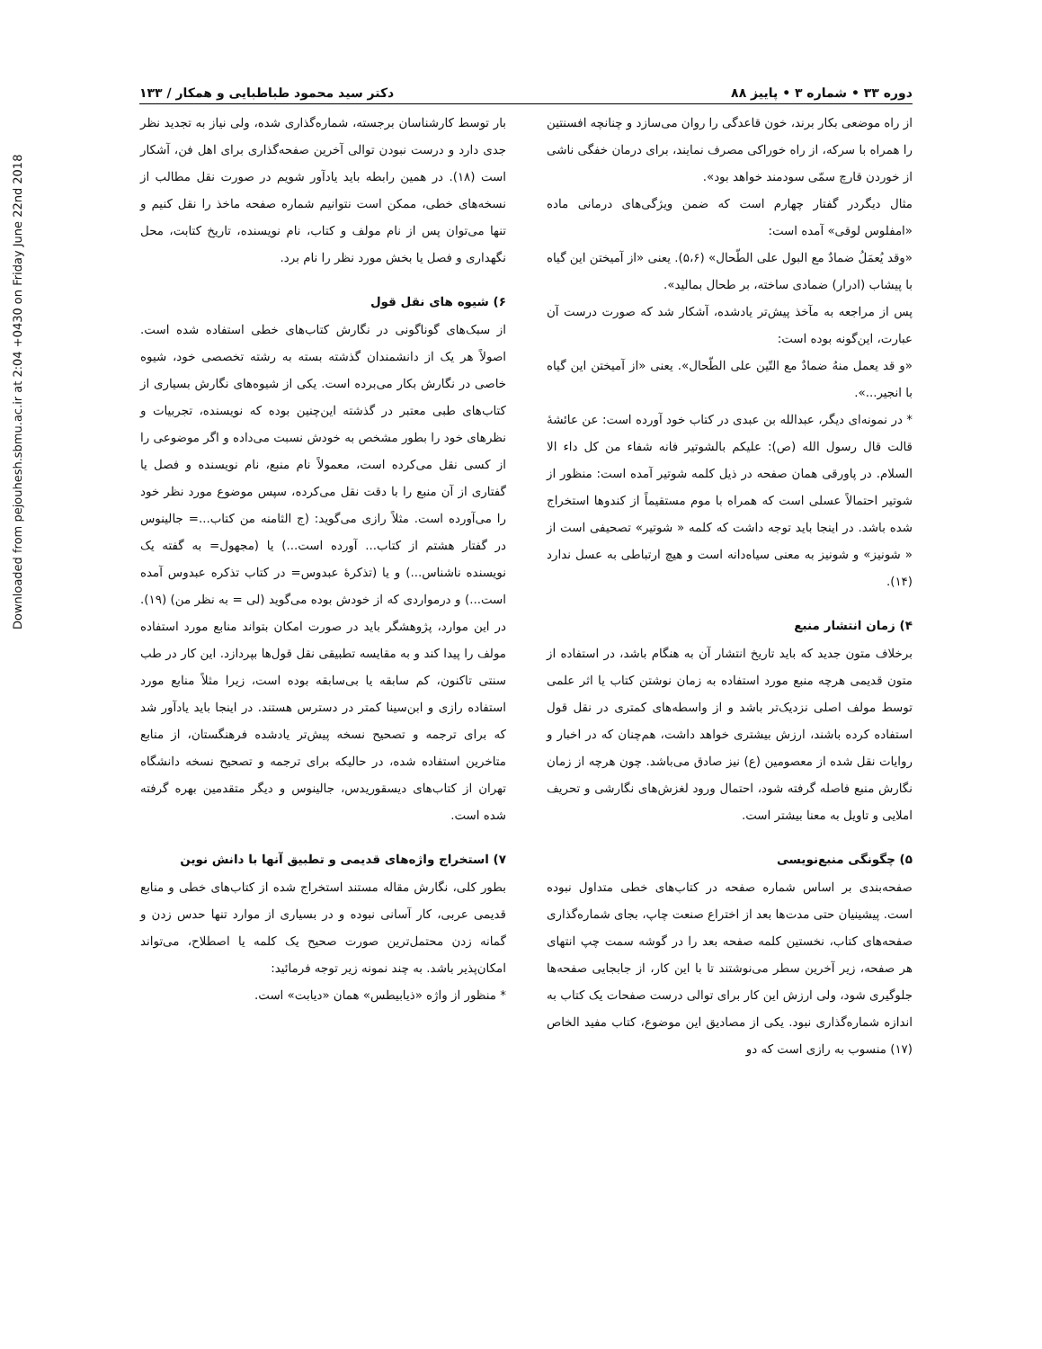Downloaded from pejouhesh.sbmu.ac.ir at 2:04 +0430 on Friday June 22nd 2018
دوره ۳۳ • شماره ۳ • پاییز ۸۸ دکتر سید محمود طباطبایی و همکار / ۱۳۳
از راه موضعی بکار برند، خون قاعدگی را روان می‌سازد و چنانچه افسنتین را همراه با سرکه، از راه خوراکی مصرف نمایند، برای درمان خفگی ناشی از خوردن قارچ سمّی سودمند خواهد بود».
مثال دیگردر گفتار چهارم است که ضمن ویژگی‌های درمانی ماده «امفلوس لوقی» آمده است:
«وقد یُعمَلُ ضمادٌ مع البول علی الطّحال» (۵،۶). یعنی «از آمیختن این گیاه با پیشاب (ادرار) ضمادی ساخته، بر طحال بمالید».
پس از مراجعه به مآخذ پیش‌تر یادشده، آشکار شد که صورت درست آن عبارت، این‌گونه بوده است:
«و قد یعمل منهُ ضمادٌ مع التّین علی الطّحال». یعنی «از آمیختن این گیاه با انجیر...».
* در نمونه‌ای دیگر، عبدالله بن عبدی در کتاب خود آورده است: عن عائشهٔ قالت قال رسول الله (ص): علیکم بالشوتیر فانه شفاء من کل داء الا السلام. در پاورقی همان صفحه در ذیل کلمه شوتیر آمده است: منظور از شوتیر احتمالاً عسلی است که همراه با موم مستقیماً از کندوها استخراج شده باشد. در اینجا باید توجه داشت که کلمه « شوتیر» تصحیفی است از « شونیز» و شونیز به معنی سیاه‌دانه است و هیچ ارتباطی به عسل ندارد (۱۴).
۴) زمان انتشار منبع
برخلاف متون جدید که باید تاریخ انتشار آن به هنگام باشد، در استفاده از متون قدیمی هرچه منبع مورد استفاده به زمان نوشتن کتاب یا اثر علمی توسط مولف اصلی نزدیک‌تر باشد و از واسطه‌های کمتری در نقل قول استفاده کرده باشند، ارزش بیشتری خواهد داشت، هم‌چنان که در اخبار و روایات نقل شده از معصومین (ع) نیز صادق می‌باشد. چون هرچه از زمان نگارش منبع فاصله گرفته شود، احتمال ورود لغزش‌های نگارشی و تحریف املایی و تاویل به معنا بیشتر است.
۵) چگونگی منبع‌نویسی
صفحه‌بندی بر اساس شماره صفحه در کتاب‌های خطی متداول نبوده است. پیشینیان حتی مدت‌ها بعد از اختراع صنعت چاپ، بجای شماره‌گذاری صفحه‌های کتاب، نخستین کلمه صفحه بعد را در گوشه سمت چپ انتهای هر صفحه، زیر آخرین سطر می‌نوشتند تا با این کار، از جابجایی صفحه‌ها جلوگیری شود، ولی ارزش این کار برای توالی درست صفحات یک کتاب به اندازه شماره‌گذاری نبود. یکی از مصادیق این موضوع، کتاب مفید الخاص (۱۷) منسوب به رازی است که دو
بار توسط کارشناسان برجسته، شماره‌گذاری شده، ولی نیاز به تجدید نظر جدی دارد و درست نبودن توالی آخرین صفحه‌گذاری برای اهل فن، آشکار است (۱۸). در همین رابطه باید یادآور شویم در صورت نقل مطالب از نسخه‌های خطی، ممکن است نتوانیم شماره صفحه ماخذ را نقل کنیم و تنها می‌توان پس از نام مولف و کتاب، نام نویسنده، تاریخ کتابت، محل نگهداری و فصل یا بخش مورد نظر را نام برد.
۶) شیوه های نقل قول
از سبک‌های گوناگونی در نگارش کتاب‌های خطی استفاده شده است. اصولاً هر یک از دانشمندان گذشته بسته به رشته تخصصی خود، شیوه خاصی در نگارش بکار می‌برده است. یکی از شیوه‌های نگارش بسیاری از کتاب‌های طبی معتبر در گذشته این‌چنین بوده که نویسنده، تجربیات و نظرهای خود را بطور مشخص به خودش نسبت می‌داده و اگر موضوعی را از کسی نقل می‌کرده است، معمولاً نام منبع، نام نویسنده و فصل یا گفتاری از آن منبع را با دقت نقل می‌کرده، سپس موضوع مورد نظر خود را می‌آورده است. مثلاً رازی می‌گوید: (ج الثامنه من کتاب...= جالینوس در گفتار هشتم از کتاب... آورده است...) یا (مجهول= به گفته یک نویسنده ناشناس...) و یا (تذکرهٔ عبدوس= در کتاب تذکره عبدوس آمده است...) و درمواردی که از خودش بوده می‌گوید (لی = به نظر من) (۱۹). در این موارد، پژوهشگر باید در صورت امکان بتواند منابع مورد استفاده مولف را پیدا کند و به مقایسه تطبیقی نقل قول‌ها بپردازد. این کار در طب سنتی تاکنون، کم سابقه یا بی‌سابقه بوده است، زیرا مثلاً منابع مورد استفاده رازی و ابن‌سینا کمتر در دسترس هستند. در اینجا باید یادآور شد که برای ترجمه و تصحیح نسخه پیش‌تر یادشده فرهنگستان، از منابع متاخرین استفاده شده، در حالیکه برای ترجمه و تصحیح نسخه دانشگاه تهران از کتاب‌های دیسقوریدس، جالینوس و دیگر متقدمین بهره گرفته شده است.
۷) استخراج واژه‌های قدیمی و تطبیق آنها با دانش نوین
بطور کلی، نگارش مقاله مستند استخراج شده از کتاب‌های خطی و منابع قدیمی عربی، کار آسانی نبوده و در بسیاری از موارد تنها حدس زدن و گمانه زدن محتمل‌ترین صورت صحیح یک کلمه یا اصطلاح، می‌تواند امکان‌پذیر باشد. به چند نمونه زیر توجه فرمائید:
* منظور از واژه «ذیابیطس» همان «دیابت» است.